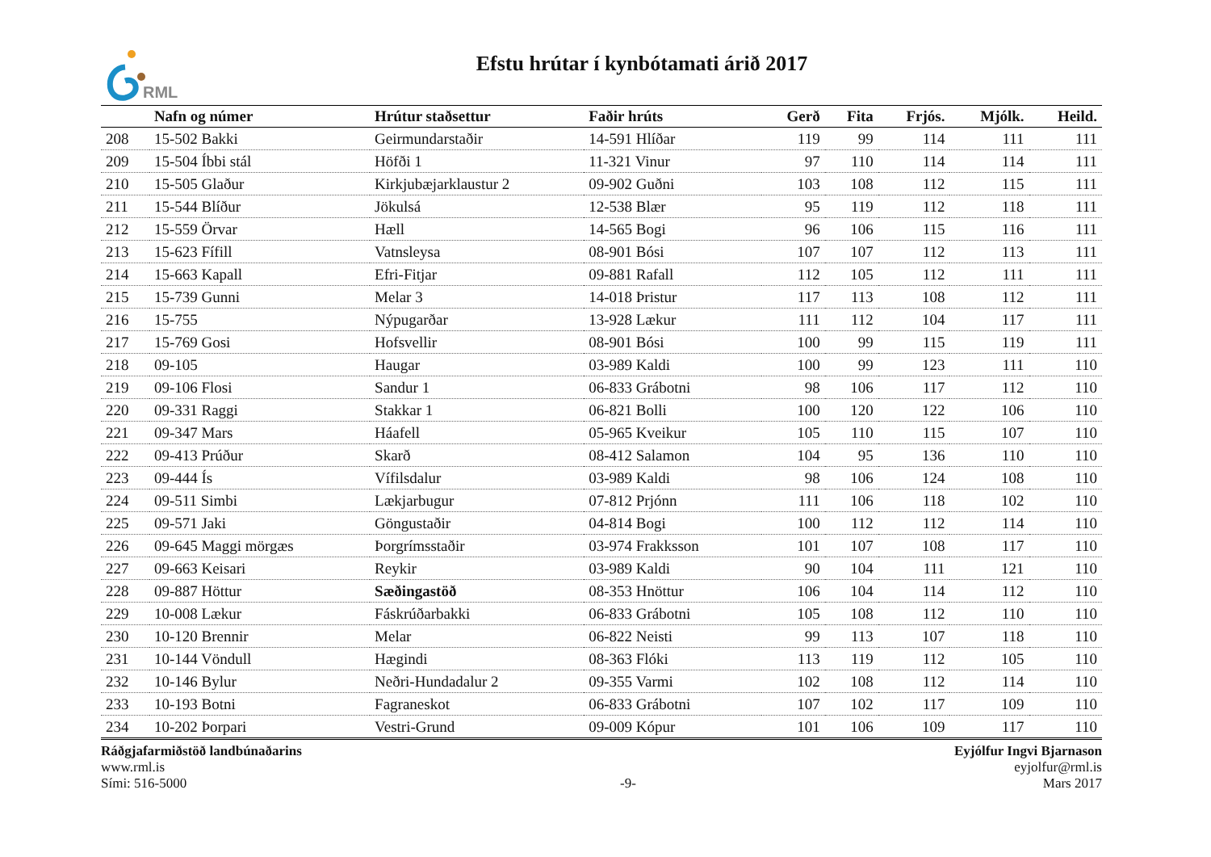RML
Efstu hrútar í kynbótamati árið 2017
| | Nafn og númer | Hrútur staðsettur | Faðir hrúts | Gerð | Fita | Frjós. | Mjólk. | Heild. |
| --- | --- | --- | --- | --- | --- | --- | --- | --- |
| 208 | 15-502 Bakki | Geirmundarstaðir | 14-591 Hlíðar | 119 | 99 | 114 | 111 | 111 |
| 209 | 15-504 Íbbi stál | Höfði 1 | 11-321 Vinur | 97 | 110 | 114 | 114 | 111 |
| 210 | 15-505 Glaður | Kirkjubæjarklaustur 2 | 09-902 Guðni | 103 | 108 | 112 | 115 | 111 |
| 211 | 15-544 Blíður | Jökulsá | 12-538 Blær | 95 | 119 | 112 | 118 | 111 |
| 212 | 15-559 Örvar | Hæll | 14-565 Bogi | 96 | 106 | 115 | 116 | 111 |
| 213 | 15-623 Fífill | Vatnsleysa | 08-901 Bósi | 107 | 107 | 112 | 113 | 111 |
| 214 | 15-663 Kapall | Efri-Fitjar | 09-881 Rafall | 112 | 105 | 112 | 111 | 111 |
| 215 | 15-739 Gunni | Melar 3 | 14-018 Þristur | 117 | 113 | 108 | 112 | 111 |
| 216 | 15-755 | Nýpugarðar | 13-928 Lækur | 111 | 112 | 104 | 117 | 111 |
| 217 | 15-769 Gosi | Hofsvellir | 08-901 Bósi | 100 | 99 | 115 | 119 | 111 |
| 218 | 09-105 | Haugar | 03-989 Kaldi | 100 | 99 | 123 | 111 | 110 |
| 219 | 09-106 Flosi | Sandur 1 | 06-833 Grábotni | 98 | 106 | 117 | 112 | 110 |
| 220 | 09-331 Raggi | Stakkar 1 | 06-821 Bolli | 100 | 120 | 122 | 106 | 110 |
| 221 | 09-347 Mars | Háafell | 05-965 Kveikur | 105 | 110 | 115 | 107 | 110 |
| 222 | 09-413 Prúður | Skarð | 08-412 Salamon | 104 | 95 | 136 | 110 | 110 |
| 223 | 09-444 Ís | Vífilsdalur | 03-989 Kaldi | 98 | 106 | 124 | 108 | 110 |
| 224 | 09-511 Simbi | Lækjarbugur | 07-812 Prjónn | 111 | 106 | 118 | 102 | 110 |
| 225 | 09-571 Jaki | Göngustaðir | 04-814 Bogi | 100 | 112 | 112 | 114 | 110 |
| 226 | 09-645 Maggi mörgæs | Þorgrímsstaðir | 03-974 Frakksson | 101 | 107 | 108 | 117 | 110 |
| 227 | 09-663 Keisari | Reykir | 03-989 Kaldi | 90 | 104 | 111 | 121 | 110 |
| 228 | 09-887 Höttur | Sæðingastöð | 08-353 Hnöttur | 106 | 104 | 114 | 112 | 110 |
| 229 | 10-008 Lækur | Fáskrúðarbakki | 06-833 Grábotni | 105 | 108 | 112 | 110 | 110 |
| 230 | 10-120 Brennir | Melar | 06-822 Neisti | 99 | 113 | 107 | 118 | 110 |
| 231 | 10-144 Vöndull | Hægindi | 08-363 Flóki | 113 | 119 | 112 | 105 | 110 |
| 232 | 10-146 Bylur | Neðri-Hundadalur 2 | 09-355 Varmi | 102 | 108 | 112 | 114 | 110 |
| 233 | 10-193 Botni | Fagraneskot | 06-833 Grábotni | 107 | 102 | 117 | 109 | 110 |
| 234 | 10-202 Þorpari | Vestri-Grund | 09-009 Kópur | 101 | 106 | 109 | 117 | 110 |
Ráðgjafarmiðstöð landbúnaðarins
www.rml.is
Sími: 516-5000
-9- Eyjólfur Ingvi Bjarnason
eyjolfur@rml.is
Mars 2017